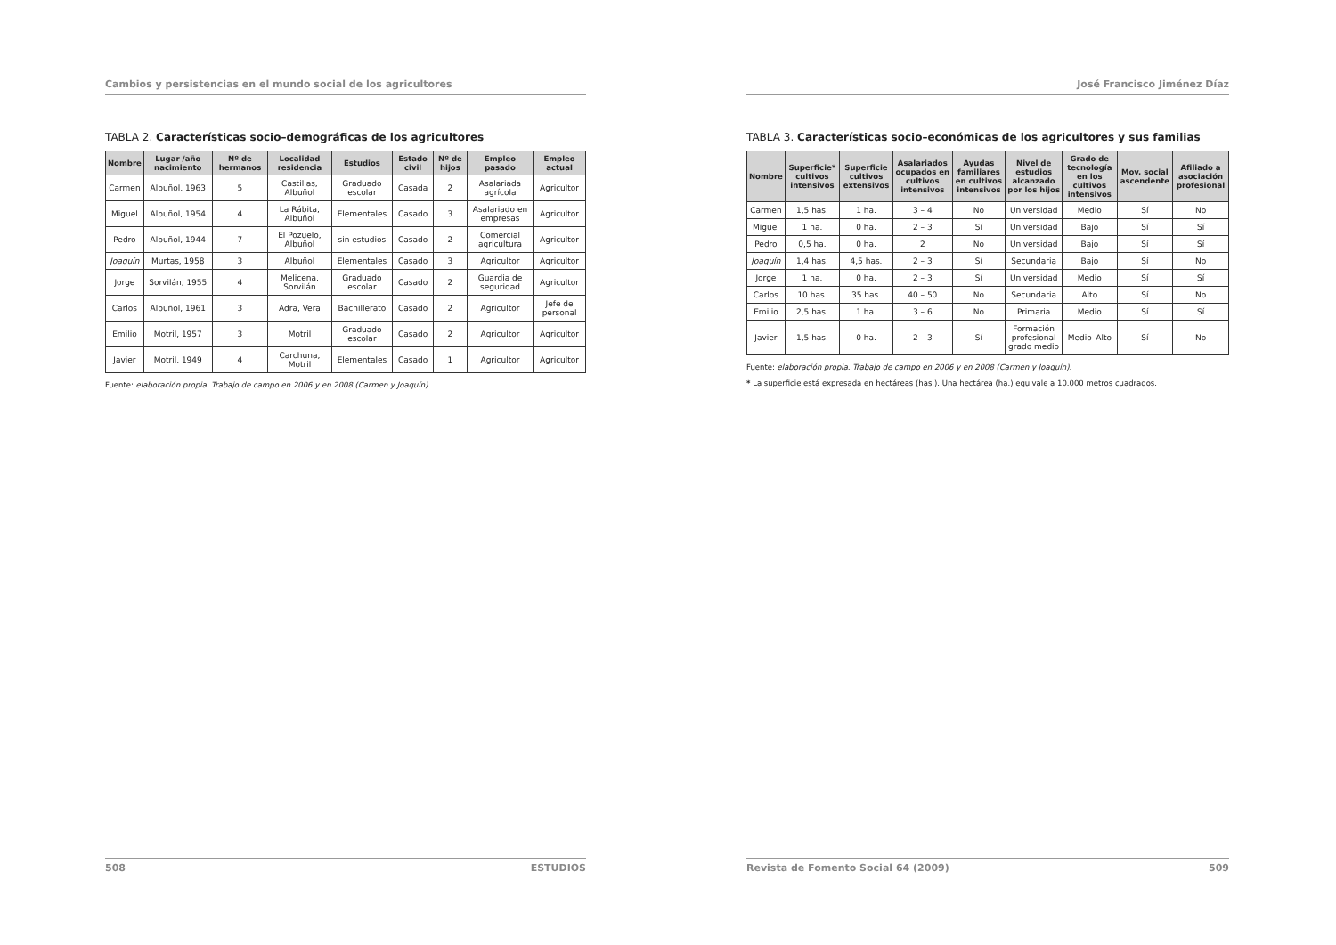Cambios y persistencias en el mundo social de los agricultores
TABLA 2. Características socio–demográficas de los agricultores
| Nombre | Lugar /año nacimiento | Nº de hermanos | Localidad residencia | Estudios | Estado civil | Nº de hijos | Empleo pasado | Empleo actual |
| --- | --- | --- | --- | --- | --- | --- | --- | --- |
| Carmen | Albuñol, 1963 | 5 | Castillas, Albuñol | Graduado escolar | Casada | 2 | Asalariada agrícola | Agricultor |
| Miguel | Albuñol, 1954 | 4 | La Rábita, Albuñol | Elementales | Casado | 3 | Asalariado en empresas | Agricultor |
| Pedro | Albuñol, 1944 | 7 | El Pozuelo, Albuñol | sin estudios | Casado | 2 | Comercial agricultura | Agricultor |
| Joaquín | Murtas, 1958 | 3 | Albuñol | Elementales | Casado | 3 | Agricultor | Agricultor |
| Jorge | Sorvilán, 1955 | 4 | Melicena, Sorvilán | Graduado escolar | Casado | 2 | Guardia de seguridad | Agricultor |
| Carlos | Albuñol, 1961 | 3 | Adra, Vera | Bachillerato | Casado | 2 | Agricultor | Jefe de personal |
| Emilio | Motril, 1957 | 3 | Motril | Graduado escolar | Casado | 2 | Agricultor | Agricultor |
| Javier | Motril, 1949 | 4 | Carchuna, Motril | Elementales | Casado | 1 | Agricultor | Agricultor |
Fuente: elaboración propia. Trabajo de campo en 2006 y en 2008 (Carmen y Joaquín).
508 ESTUDIOS
José Francisco Jiménez Díaz
TABLA 3. Características socio–económicas de los agricultores y sus familias
| Nombre | Superficie* cultivos intensivos | Superficie cultivos extensivos | Asalariados ocupados en cultivos intensivos | Ayudas familiares en cultivos intensivos | Nivel de estudios alcanzado por los hijos | Grado de tecnología en los cultivos intensivos | Mov. social ascendente | Afiliado a asociación profesional |
| --- | --- | --- | --- | --- | --- | --- | --- | --- |
| Carmen | 1,5 has. | 1 ha. | 3 – 4 | No | Universidad | Medio | Sí | No |
| Miguel | 1 ha. | 0 ha. | 2 – 3 | Sí | Universidad | Bajo | Sí | Sí |
| Pedro | 0,5 ha. | 0 ha. | 2 | No | Universidad | Bajo | Sí | Sí |
| Joaquín | 1,4 has. | 4,5 has. | 2 – 3 | Sí | Secundaria | Bajo | Sí | No |
| Jorge | 1 ha. | 0 ha. | 2 – 3 | Sí | Universidad | Medio | Sí | Sí |
| Carlos | 10 has. | 35 has. | 40 – 50 | No | Secundaria | Alto | Sí | No |
| Emilio | 2,5 has. | 1 ha. | 3 – 6 | No | Primaria | Medio | Sí | Sí |
| Javier | 1,5 has. | 0 ha. | 2 – 3 | Sí | Formación profesional grado medio | Medio–Alto | Sí | No |
Fuente: elaboración propia. Trabajo de campo en 2006 y en 2008 (Carmen y Joaquín).
* La superficie está expresada en hectáreas (has.). Una hectárea (ha.) equivale a 10.000 metros cuadrados.
Revista de Fomento Social 64 (2009) 509